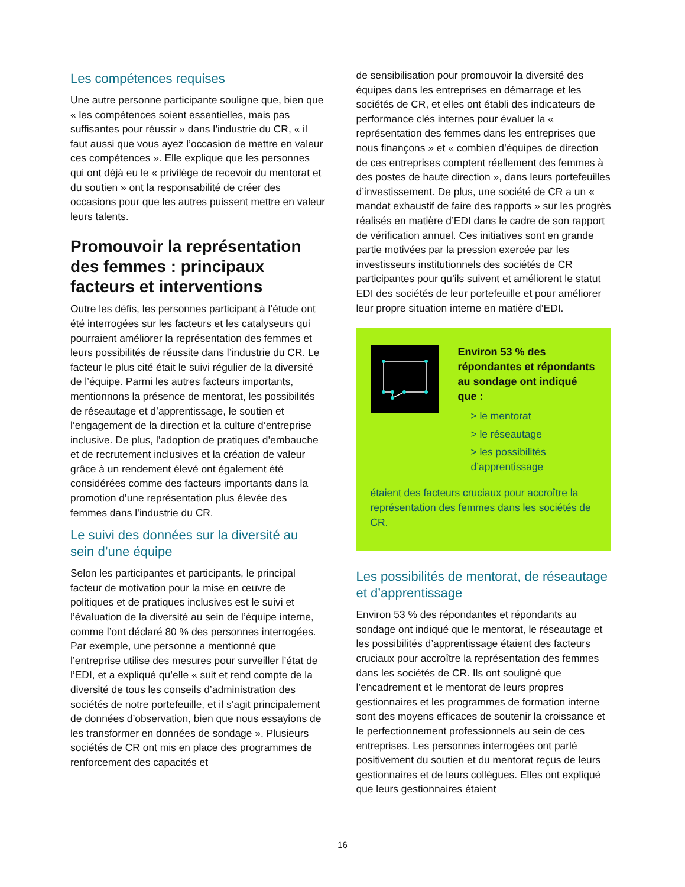Les compétences requises
Une autre personne participante souligne que, bien que « les compétences soient essentielles, mais pas suffisantes pour réussir » dans l’industrie du CR, « il faut aussi que vous ayez l’occasion de mettre en valeur ces compétences ». Elle explique que les personnes qui ont déjà eu le « privilège de recevoir du mentorat et du soutien » ont la responsabilité de créer des occasions pour que les autres puissent mettre en valeur leurs talents.
Promouvoir la représentation des femmes : principaux facteurs et interventions
Outre les défis, les personnes participant à l’étude ont été interrogées sur les facteurs et les catalyseurs qui pourraient améliorer la représentation des femmes et leurs possibilités de réussite dans l’industrie du CR. Le facteur le plus cité était le suivi régulier de la diversité de l’équipe. Parmi les autres facteurs importants, mentionnons la présence de mentorat, les possibilités de réseautage et d’apprentissage, le soutien et l’engagement de la direction et la culture d’entreprise inclusive. De plus, l’adoption de pratiques d’embauche et de recrutement inclusives et la création de valeur grâce à un rendement élevé ont également été considérées comme des facteurs importants dans la promotion d’une représentation plus élevée des femmes dans l’industrie du CR.
Le suivi des données sur la diversité au sein d’une équipe
Selon les participantes et participants, le principal facteur de motivation pour la mise en œuvre de politiques et de pratiques inclusives est le suivi et l’évaluation de la diversité au sein de l’équipe interne, comme l’ont déclaré 80 % des personnes interrogées. Par exemple, une personne a mentionné que l’entreprise utilise des mesures pour surveiller l’état de l’EDI, et a expliqué qu’elle « suit et rend compte de la diversité de tous les conseils d’administration des sociétés de notre portefeuille, et il s’agit principalement de données d’observation, bien que nous essayions de les transformer en données de sondage ». Plusieurs sociétés de CR ont mis en place des programmes de renforcement des capacités et
de sensibilisation pour promouvoir la diversité des équipes dans les entreprises en démarrage et les sociétés de CR, et elles ont établi des indicateurs de performance clés internes pour évaluer la « représentation des femmes dans les entreprises que nous finançons » et « combien d’équipes de direction de ces entreprises comptent réellement des femmes à des postes de haute direction », dans leurs portefeuilles d’investissement. De plus, une société de CR a un « mandat exhaustif de faire des rapports » sur les progrès réalisés en matière d’EDI dans le cadre de son rapport de vérification annuel. Ces initiatives sont en grande partie motivées par la pression exercée par les investisseurs institutionnels des sociétés de CR participantes pour qu’ils suivent et améliorent le statut EDI des sociétés de leur portefeuille et pour améliorer leur propre situation interne en matière d’EDI.
Environ 53 % des répondantes et répondants au sondage ont indiqué que :
> le mentorat
> le réseautage
> les possibilités d’apprentissage
étaient des facteurs cruciaux pour accroître la représentation des femmes dans les sociétés de CR.
Les possibilités de mentorat, de réseautage et d’apprentissage
Environ 53 % des répondantes et répondants au sondage ont indiqué que le mentorat, le réseautage et les possibilités d’apprentissage étaient des facteurs cruciaux pour accroître la représentation des femmes dans les sociétés de CR. Ils ont souligné que l’encadrement et le mentorat de leurs propres gestionnaires et les programmes de formation interne sont des moyens efficaces de soutenir la croissance et le perfectionnement professionnels au sein de ces entreprises. Les personnes interrogées ont parlé positivement du soutien et du mentorat reçus de leurs gestionnaires et de leurs collègues. Elles ont expliqué que leurs gestionnaires étaient
16